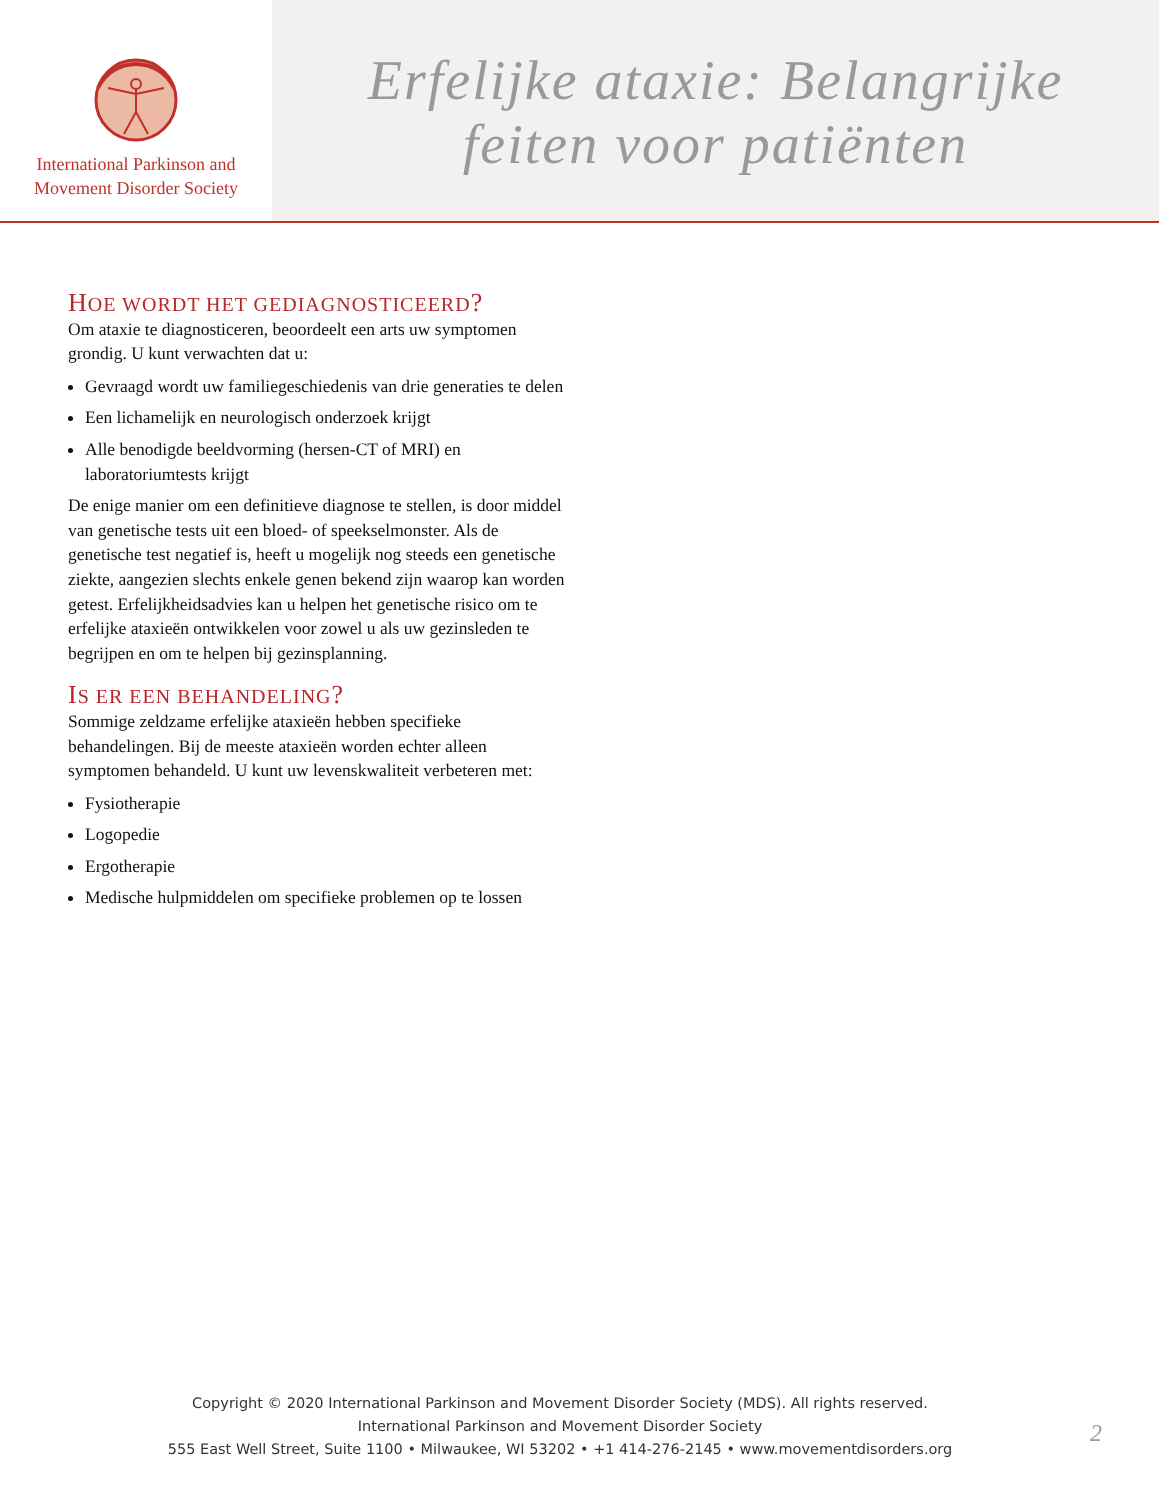International Parkinson and
Movement Disorder Society
Erfelijke ataxie: Belangrijke
feiten voor patiënten
HOE WORDT HET GEDIAGNOSTICEERD?
Om ataxie te diagnosticeren, beoordeelt een arts uw symptomen grondig. U kunt verwachten dat u:
Gevraagd wordt uw familiegeschiedenis van drie generaties te delen
Een lichamelijk en neurologisch onderzoek krijgt
Alle benodigde beeldvorming (hersen-CT of MRI) en laboratoriumtests krijgt
De enige manier om een definitieve diagnose te stellen, is door middel van genetische tests uit een bloed- of speekselmonster. Als de genetische test negatief is, heeft u mogelijk nog steeds een genetische ziekte, aangezien slechts enkele genen bekend zijn waarop kan worden getest. Erfelijkheidsadvies kan u helpen het genetische risico om te erfelijke ataxieën ontwikkelen voor zowel u als uw gezinsleden te begrijpen en om te helpen bij gezinsplanning.
IS ER EEN BEHANDELING?
Sommige zeldzame erfelijke ataxieën hebben specifieke behandelingen. Bij de meeste ataxieën worden echter alleen symptomen behandeld. U kunt uw levenskwaliteit verbeteren met:
Fysiotherapie
Logopedie
Ergotherapie
Medische hulpmiddelen om specifieke problemen op te lossen
Copyright © 2020 International Parkinson and Movement Disorder Society (MDS). All rights reserved.
International Parkinson and Movement Disorder Society
555 East Well Street, Suite 1100 • Milwaukee, WI 53202 • +1 414-276-2145 • www.movementdisorders.org
2